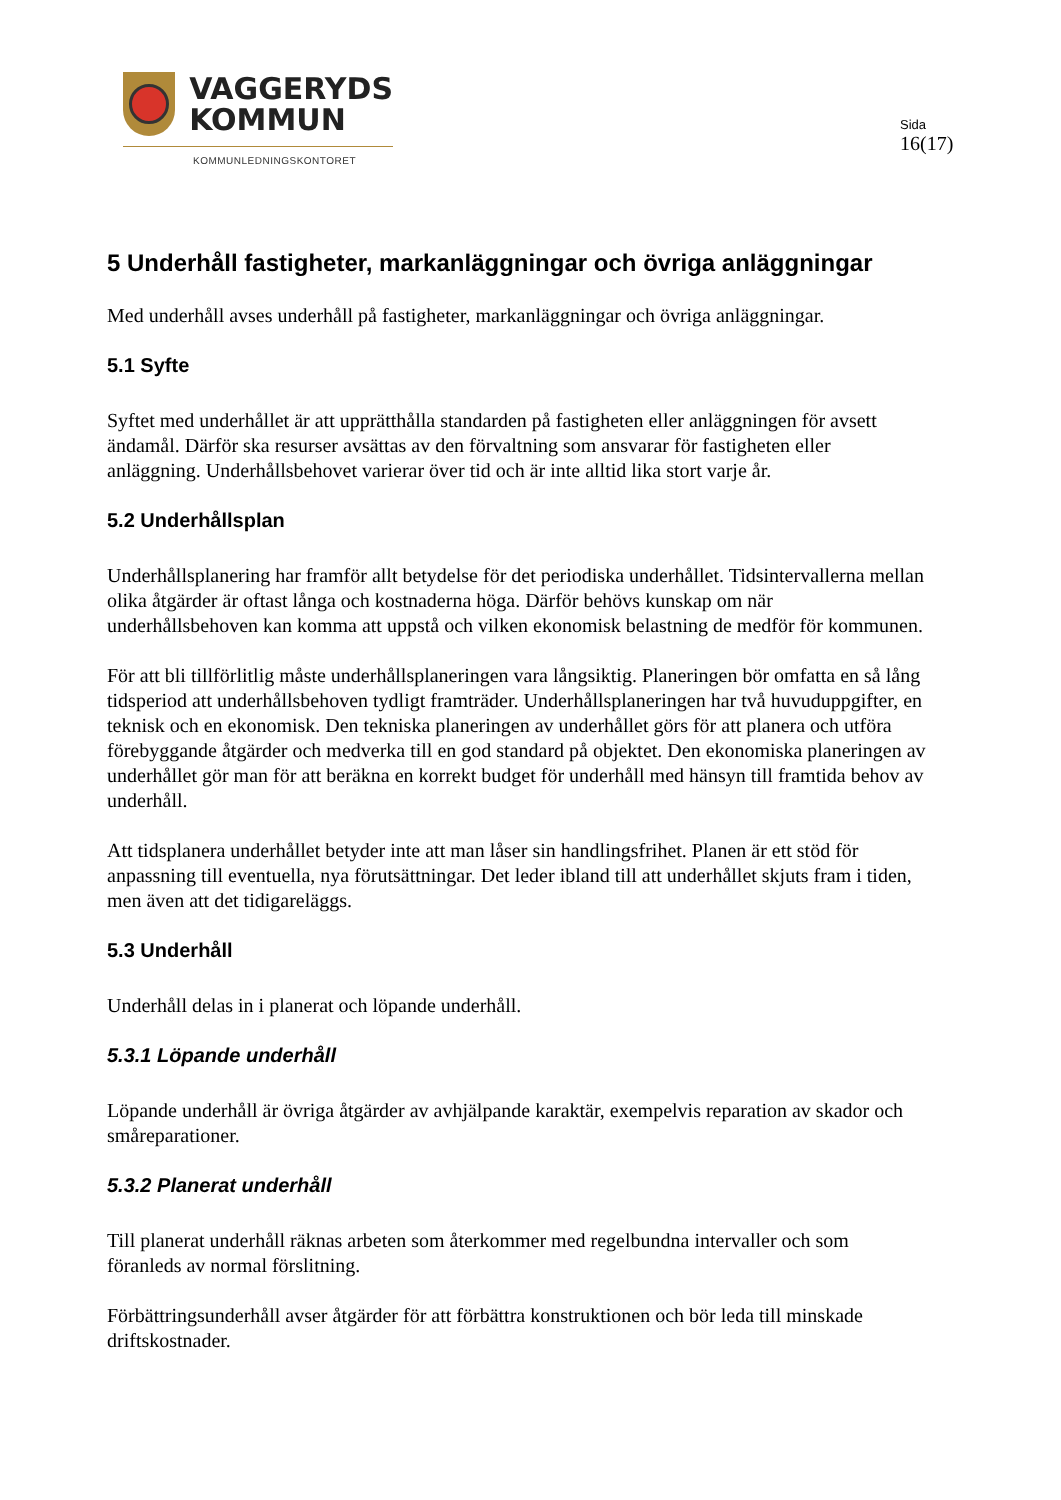VAGGERYDS
KOMMUN
KOMMUNLEDNINGSKONTORET
Sida
16(17)
5 Underhåll fastigheter, markanläggningar och övriga anläggningar
Med underhåll avses underhåll på fastigheter, markanläggningar och övriga anläggningar.
5.1 Syfte
Syftet med underhållet är att upprätthålla standarden på fastigheten eller anläggningen för avsett ändamål. Därför ska resurser avsättas av den förvaltning som ansvarar för fastigheten eller anläggning. Underhållsbehovet varierar över tid och är inte alltid lika stort varje år.
5.2 Underhållsplan
Underhållsplanering har framför allt betydelse för det periodiska underhållet. Tidsintervallerna mellan olika åtgärder är oftast långa och kostnaderna höga. Därför behövs kunskap om när underhållsbehoven kan komma att uppstå och vilken ekonomisk belastning de medför för kommunen.
För att bli tillförlitlig måste underhållsplaneringen vara långsiktig. Planeringen bör omfatta en så lång tidsperiod att underhållsbehoven tydligt framträder. Underhållsplaneringen har två huvuduppgifter, en teknisk och en ekonomisk. Den tekniska planeringen av underhållet görs för att planera och utföra förebyggande åtgärder och medverka till en god standard på objektet. Den ekonomiska planeringen av underhållet gör man för att beräkna en korrekt budget för underhåll med hänsyn till framtida behov av underhåll.
Att tidsplanera underhållet betyder inte att man låser sin handlingsfrihet. Planen är ett stöd för anpassning till eventuella, nya förutsättningar. Det leder ibland till att underhållet skjuts fram i tiden, men även att det tidigareläggs.
5.3 Underhåll
Underhåll delas in i planerat och löpande underhåll.
5.3.1 Löpande underhåll
Löpande underhåll är övriga åtgärder av avhjälpande karaktär, exempelvis reparation av skador och småreparationer.
5.3.2 Planerat underhåll
Till planerat underhåll räknas arbeten som återkommer med regelbundna intervaller och som föranleds av normal förslitning.
Förbättringsunderhåll avser åtgärder för att förbättra konstruktionen och bör leda till minskade driftskostnader.